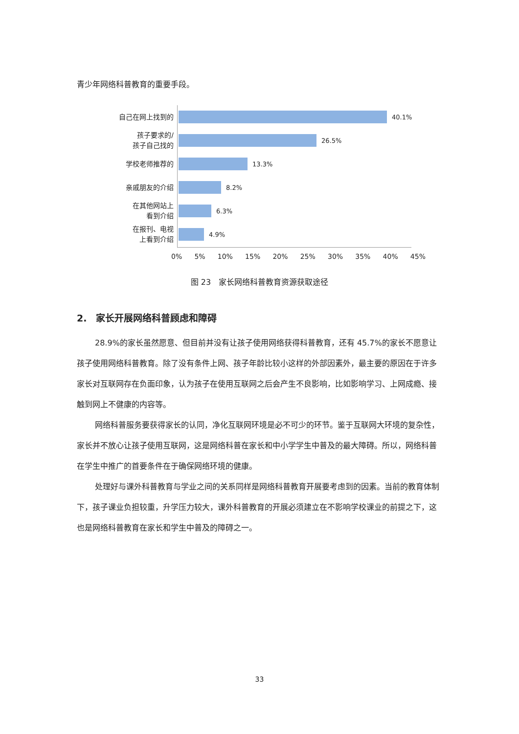青少年网络科普教育的重要手段。
自己在网上找到的
40.1%
孩子要求的/
孩子自己找的
26.5%
学校老师推荐的
13.3%
亲戚朋友的介绍
8.2%
在其他网站上
看到介绍
6.3%
在报刊、电视
上看到介绍
4.9%
0% 5% 10% 15% 20% 25% 30% 35% 40% 45%
图 23　家长网络科普教育资源获取途径
2.　家长开展网络科普顾虑和障碍
28.9%的家长虽然愿意、但目前并没有让孩子使用网络获得科普教育，还有 45.7%的家长不愿意让孩子使用网络科普教育。除了没有条件上网、孩子年龄比较小这样的外部因素外，最主要的原因在于许多家长对互联网存在负面印象，认为孩子在使用互联网之后会产生不良影响，比如影响学习、上网成瘾、接触到网上不健康的内容等。
网络科普服务要获得家长的认同，净化互联网环境是必不可少的环节。鉴于互联网大环境的复杂性，家长并不放心让孩子使用互联网，这是网络科普在家长和中小学学生中普及的最大障碍。所以，网络科普在学生中推广的首要条件在于确保网络环境的健康。
处理好与课外科普教育与学业之间的关系同样是网络科普教育开展要考虑到的因素。当前的教育体制下，孩子课业负担较重，升学压力较大，课外科普教育的开展必须建立在不影响学校课业的前提之下，这也是网络科普教育在家长和学生中普及的障碍之一。
33